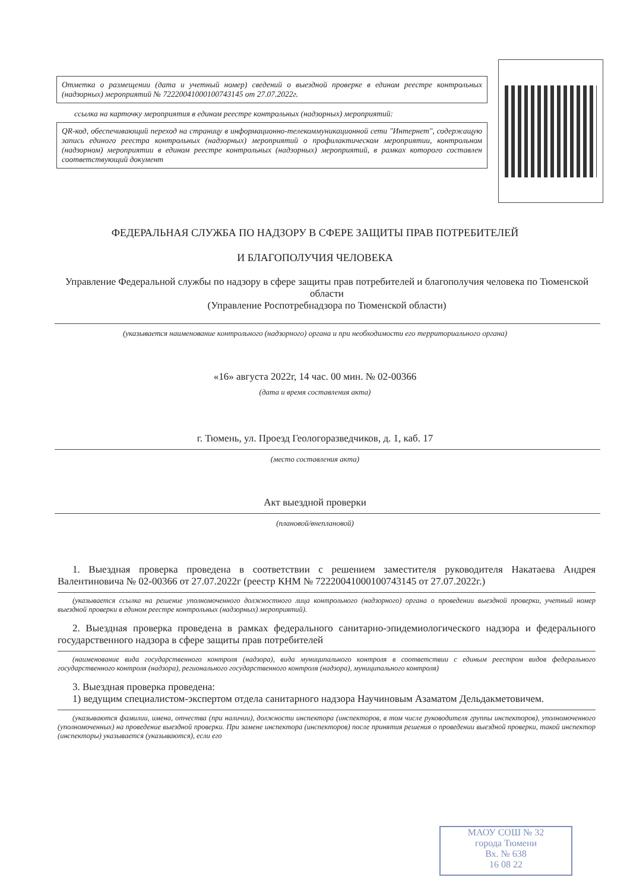Отметка о размещении (дата и учетный номер) сведений о выездной проверке в едином реестре контрольных (надзорных) мероприятий № 72220041000100743145 от 27.07.2022г.
ссылка на карточку мероприятия в едином реестре контрольных (надзорных) мероприятий:
QR-код, обеспечивающий переход на страницу в информационно-телекоммуникационной сети "Интернет", содержащую запись единого реестра контрольных (надзорных) мероприятий о профилактическом мероприятии, контрольном (надзорном) мероприятии в едином реестре контрольных (надзорных) мероприятий, в рамках которого составлен соответствующий документ
ФЕДЕРАЛЬНАЯ СЛУЖБА ПО НАДЗОРУ В СФЕРЕ ЗАЩИТЫ ПРАВ ПОТРЕБИТЕЛЕЙ
И БЛАГОПОЛУЧИЯ ЧЕЛОВЕКА
Управление Федеральной службы по надзору в сфере защиты прав потребителей и благополучия человека по Тюменской области
(Управление Роспотребнадзора по Тюменской области)
(указывается наименование контрольного (надзорного) органа и при необходимости его территориального органа)
«16» августа 2022г, 14 час. 00 мин. № 02-00366
(дата и время составления акта)
г. Тюмень, ул. Проезд Геологоразведчиков, д. 1, каб. 17
(место составления акта)
Акт выездной проверки
(плановой/внеплановой)
1. Выездная проверка проведена в соответствии с решением заместителя руководителя Накатаева Андрея Валентиновича № 02-00366 от 27.07.2022г (реестр КНМ № 72220041000100743145 от 27.07.2022г.)
(указывается ссылка на решение уполномоченного должностного лица контрольного (надзорного) органа о проведении выездной проверки, учетный номер выездной проверки в едином реестре контрольных (надзорных) мероприятий).
2. Выездная проверка проведена в рамках федерального санитарно-эпидемиологического надзора и федерального государственного надзора в сфере защиты прав потребителей
(наименование вида государственного контроля (надзора), вида муниципального контроля в соответствии с единым реестром видов федерального государственного контроля (надзора), регионального государственного контроля (надзора), муниципального контроля)
3. Выездная проверка проведена:
1) ведущим специалистом-экспертом отдела санитарного надзора Научиновым Азаматом Дельдакметовичем.
(указываются фамилии, имена, отчества (при наличии), должности инспектора (инспекторов, в том числе руководителя группы инспекторов), уполномоченного (уполномоченных) на проведение выездной проверки. При замене инспектора (инспекторов) после принятия решения о проведении выездной проверки, такой инспектор (инспекторы) указывается (указываются), если его
МАОУ СОШ № 32
города Тюмени
Вх. № 638
16 08 22